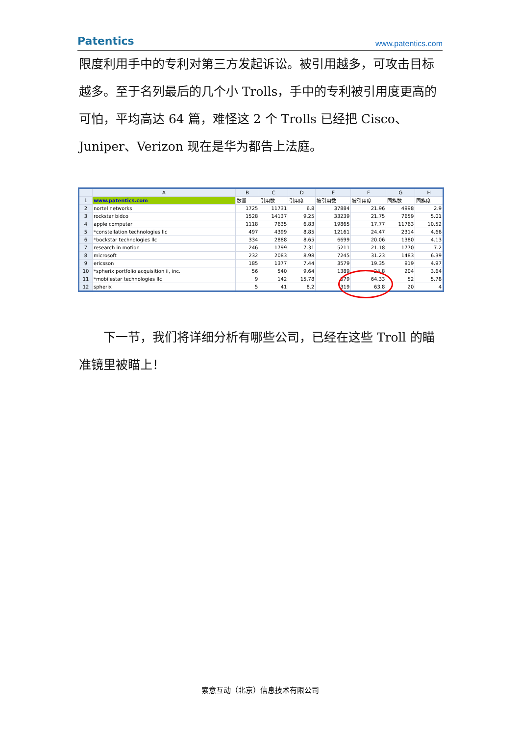Patentics www.patentics.com
限度利用手中的专利对第三方发起诉讼。被引用越多，可攻击目标越多。至于名列最后的几个小 Trolls，手中的专利被引用度更高的可怕，平均高达 64 篇，难怪这 2 个 Trolls 已经把 Cisco、Juniper、Verizon 现在是华为都告上法庭。
| | A | B | C | D | E | F | G | H |
| --- | --- | --- | --- | --- | --- | --- | --- | --- |
| 1 | www.patentics.com | 数量 | 引用数 | 引用度 | 被引用数 | 被引用度 | 同族数 | 同族度 |
| 2 | nortel networks | 1725 | 11731 | 6.8 | 37884 | 21.96 | 4998 | 2.9 |
| 3 | rockstar bidco | 1528 | 14137 | 9.25 | 33239 | 21.75 | 7659 | 5.01 |
| 4 | apple computer | 1118 | 7635 | 6.83 | 19865 | 17.77 | 11763 | 10.52 |
| 5 | *constellation technologies llc | 497 | 4399 | 8.85 | 12161 | 24.47 | 2314 | 4.66 |
| 6 | *bockstar technologies llc | 334 | 2888 | 8.65 | 6699 | 20.06 | 1380 | 4.13 |
| 7 | research in motion | 246 | 1799 | 7.31 | 5211 | 21.18 | 1770 | 7.2 |
| 8 | microsoft | 232 | 2083 | 8.98 | 7245 | 31.23 | 1483 | 6.39 |
| 9 | ericsson | 185 | 1377 | 7.44 | 3579 | 19.35 | 919 | 4.97 |
| 10 | *spherix portfolio acquisition ii, inc. | 56 | 540 | 9.64 | 1389 | 24.8 | 204 | 3.64 |
| 11 | *mobilestar technologies llc | 9 | 142 | 15.78 | 579 | 64.33 | 52 | 5.78 |
| 12 | spherix | 5 | 41 | 8.2 | 319 | 63.8 | 20 | 4 |
　　下一节，我们将详细分析有哪些公司，已经在这些 Troll 的瞄准镜里被瞄上！
索意互动（北京）信息技术有限公司